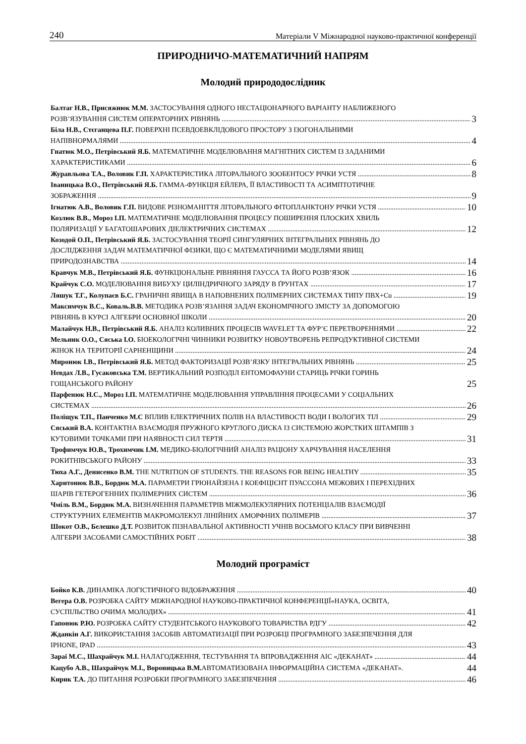240 Матеріали V Міжнародної науково-практичної конференції
ПРИРОДНИЧО-МАТЕМАТИЧНИЙ НАПРЯМ
Молодий природодослідник
Балтаг Н.В., Присяжнюк М.М. ЗАСТОСУВАННЯ ОДНОГО НЕСТАЦІОНАРНОГО ВАРІАНТУ НАБЛИЖЕНОГО
РОЗВ’ЯЗУВАННЯ СИСТЕМ ОПЕРАТОРНИХ РІВНЯНЬ 3
Біла Н.В., Стєганцева П.Г. ПОВЕРХНІ ПСЕВДОЕВКЛІДОВОГО ПРОСТОРУ З ІЗОГОНАЛЬНИМИ
НАПІВНОРМАЛЯМИ 4
Гнатюк М.О., Петрівський Я.Б. МАТЕМАТИЧНЕ МОДЕЛЮВАННЯ МАГНІТНИХ СИСТЕМ ІЗ ЗАДАНИМИ
ХАРАКТЕРИСТИКАМИ 6
Журавльова Т.А., Воловик Г.П. ХАРАКТЕРИСТИКА ЛІТОРАЛЬНОГО ЗООБЕНТОСУ РІЧКИ УСТЯ 8
Іваницька В.О., Петрівський Я.Б. ГАММА-ФУНКЦІЯ ЕЙЛЕРА, ЇЇ ВЛАСТИВОСТІ ТА АСИМПТОТИЧНЕ
ЗОБРАЖЕННЯ 9
Ігнатюк А.В., Воловик Г.П. ВИДОВЕ РІЗНОМАНІТТЯ ЛІТОРАЛЬНОГО ФІТОПЛАНКТОНУ РІЧКИ УСТЯ 10
Козлюк В.В., Мороз І.П. МАТЕМАТИЧНЕ МОДЕЛЮВАННЯ ПРОЦЕСУ ПОШИРЕННЯ ПЛОСКИХ ХВИЛЬ
ПОЛЯРИЗАЦІЇ У БАГАТОШАРОВИХ ДІЕЛЕКТРИЧНИХ СИСТЕМАХ 12
Козодой О.П., Петрівський Я.Б. ЗАСТОСУВАННЯ ТЕОРІЇ СИНГУЛЯРНИХ ІНТЕГРАЛЬНИХ РІВНЯНЬ ДО
ДОСЛІДЖЕННЯ ЗАДАЧ МАТЕМАТИЧНОЇ ФІЗИКИ, ЩО Є МАТЕМАТИЧНИМИ МОДЕЛЯМИ ЯВИЩ
ПРИРОДОЗНАВСТВА 14
Кравчук М.В., Петрівський Я.Б. ФУНКЦІОНАЛЬНЕ РІВНЯННЯ ГАУССА ТА ЙОГО РОЗВ’ЯЗОК 16
Крайчук С.О. МОДЕЛЮВАННЯ ВИБУХУ ЦИЛІНДРИЧНОГО ЗАРЯДУ В ҐРУНТАХ 17
Ляшук Т.Г., Колупаєв Б.С. ГРАНИЧНІ ЯВИЩА В НАПОВНЕНИХ ПОЛІМЕРНИХ СИСТЕМАХ ТИПУ ПВХ+Cu 19
Максимчук В.С., Коваль.В.В. МЕТОДИКА РОЗВ’ЯЗАННЯ ЗАДАЧ ЕКОНОМІЧНОГО ЗМІСТУ ЗА ДОПОМОГОЮ
РІВНЯНЬ В КУРСІ АЛГЕБРИ ОСНОВНОЇ ШКОЛИ 20
Малайчук Н.В., Петрівський Я.Б. АНАЛІЗ КОЛИВНИХ ПРОЦЕСІВ WAVELET ТА ФУР’Є ПЕРЕТВОРЕННЯМИ 22
Мельник О.О., Сяська І.О. БІОЕКОЛОГІЧНІ ЧИННИКИ РОЗВИТКУ НОВОУТВОРЕНЬ РЕПРОДУКТИВНОЇ СИСТЕМИ
ЖІНОК НА ТЕРИТОРІЇ САРНЕНЩИНИ 24
Миронюк І.В., Петрівський Я.Б. МЕТОД ФАКТОРИЗАЦІЇ РОЗВ’ЯЗКУ ІНТЕГРАЛЬНИХ РІВНЯНЬ 25
Невдах Л.В., Гусаковська Т.М. ВЕРТИКАЛЬНИЙ РОЗПОДІЛ ЕНТОМОФАУНИ СТАРИЦЬ РІЧКИ ГОРИНЬ
ГОЩАНСЬКОГО РАЙОНУ 25
Парфенюк Н.С., Мороз І.П. МАТЕМАТИЧНЕ МОДЕЛЮВАННЯ УПРАВЛІННЯ ПРОЦЕСАМИ У СОЦІАЛЬНИХ
СИСТЕМАХ 26
Поліщук Т.П., Панченко М.С ВПЛИВ ЕЛЕКТРИЧНИХ ПОЛІВ НА ВЛАСТИВОСТІ ВОДИ І ВОЛОГИХ ТІЛ 29
Сяський В.А. КОНТАКТНА ВЗАЄМОДІЯ ПРУЖНОГО КРУГЛОГО ДИСКА ІЗ СИСТЕМОЮ ЖОРСТКИХ ШТАМПІВ З
КУТОВИМИ ТОЧКАМИ ПРИ НАЯВНОСТІ СИЛ ТЕРТЯ 31
Трофимчук Ю.В., Трохимчик І.М. МЕДИКО-БІОЛОГІЧНИЙ АНАЛІЗ РАЦІОНУ ХАРЧУВАННЯ НАСЕЛЕННЯ
РОКИТНІВСЬКОГО РАЙОНУ 33
Тюха А.Г., Денисенко В.М. THE NUTRITION OF STUDENTS. THE REASONS FOR BEING HEALTHY 35
Харитонюк В.В., Бордюк М.А. ПАРАМЕТРИ ГРЮНАЙЗЕНА І КОЕФІЦІЄНТ ПУАССОНА МЕЖОВИХ І ПЕРЕХІДНИХ
ШАРІВ ГЕТЕРОГЕННИХ ПОЛІМЕРНИХ СИСТЕМ 36
Чміль В.М., Бордюк М.А. ВИЗНАЧЕННЯ ПАРАМЕТРІВ МІЖМОЛЕКУЛЯРНИХ ПОТЕНЦІАЛІВ ВЗАЄМОДІЇ
СТРУКТУРНИХ ЕЛЕМЕНТІВ МАКРОМОЛЕКУЛ ЛІНІЙНИХ АМОРФНИХ ПОЛІМЕРІВ 37
Шокот О.В., Белешко Д.Т. РОЗВИТОК ПІЗНАВАЛЬНОЇ АКТИВНОСТІ УЧНІВ ВОСЬМОГО КЛАСУ ПРИ ВИВЧЕННІ
АЛГЕБРИ ЗАСОБАМИ САМОСТІЙНИХ РОБІТ 38
Молодий програміст
Бойко К.В. ДИНАМІКА ЛОГІСТИЧНОГО ВІДОБРАЖЕННЯ 40
Вегера О.В. РОЗРОБКА САЙТУ МІЖНАРОДНОЇ НАУКОВО-ПРАКТИЧНОЇ КОНФЕРЕНЦІЇ«НАУКА, ОСВІТА,
СУСПІЛЬСТВО ОЧИМА МОЛОДИХ» 41
Гапонюк Р.Ю. РОЗРОБКА САЙТУ СТУДЕНТСЬКОГО НАУКОВОГО ТОВАРИСТВА РДГУ 42
Жданкін А.Г. ВИКОРИСТАННЯ ЗАСОБІВ АВТОМАТИЗАЦІЇ ПРИ РОЗРОБЦІ ПРОГРАМНОГО ЗАБЕЗПЕЧЕННЯ ДЛЯ
IPHONE, IPAD 43
Зараі М.С., Шахрайчук М.І. НАЛАГОДЖЕННЯ, ТЕСТУВАННЯ ТА ВПРОВАДЖЕННЯ АІС «ДЕКАНАТ» 44
Кацубо А.В., Шахрайчук М.І., Вороницька В.М. АВТОМАТИЗОВАНА ІНФОРМАЦІЙНА СИСТЕМА «ДЕКАНАТ». 44
Кирик Т.А. ДО ПИТАННЯ РОЗРОБКИ ПРОГРАМНОГО ЗАБЕЗПЕЧЕННЯ 46